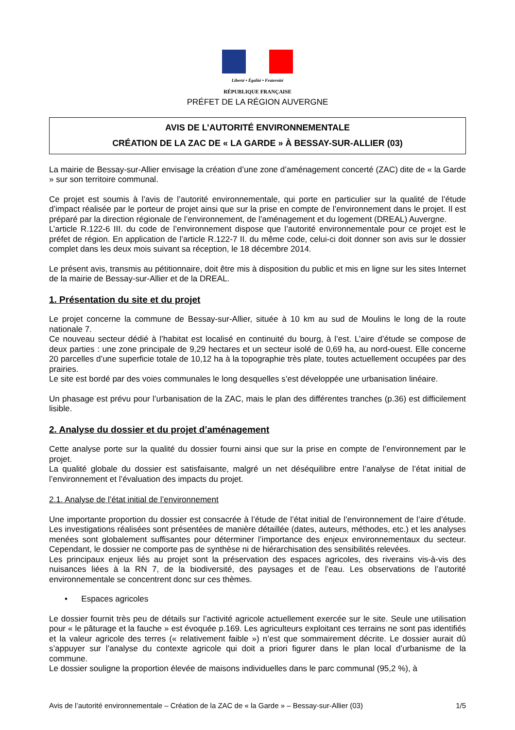Liberté • Égalité • Fraternité
RÉPUBLIQUE FRANÇAISE
PRÉFET DE LA RÉGION AUVERGNE
AVIS DE L’AUTORITÉ ENVIRONNEMENTALE
CRÉATION DE LA ZAC DE « LA GARDE » À BESSAY-SUR-ALLIER (03)
La mairie de Bessay-sur-Allier envisage la création d’une zone d’aménagement concerté (ZAC) dite de « la Garde » sur son territoire communal.
Ce projet est soumis à l’avis de l’autorité environnementale, qui porte en particulier sur la qualité de l’étude d’impact réalisée par le porteur de projet ainsi que sur la prise en compte de l’environnement dans le projet. Il est préparé par la direction régionale de l’environnement, de l’aménagement et du logement (DREAL) Auvergne.
L’article R.122-6 III. du code de l’environnement dispose que l’autorité environnementale pour ce projet est le préfet de région. En application de l’article R.122-7 II. du même code, celui-ci doit donner son avis sur le dossier complet dans les deux mois suivant sa réception, le 18 décembre 2014.
Le présent avis, transmis au pétitionnaire, doit être mis à disposition du public et mis en ligne sur les sites Internet de la mairie de Bessay-sur-Allier et de la DREAL.
1. Présentation du site et du projet
Le projet concerne la commune de Bessay-sur-Allier, située à 10 km au sud de Moulins le long de la route nationale 7.
Ce nouveau secteur dédié à l’habitat est localisé en continuité du bourg, à l’est. L’aire d’étude se compose de deux parties : une zone principale de 9,29 hectares et un secteur isolé de 0,69 ha, au nord-ouest. Elle concerne 20 parcelles d’une superficie totale de 10,12 ha à la topographie très plate, toutes actuellement occupées par des prairies.
Le site est bordé par des voies communales le long desquelles s’est développée une urbanisation linéaire.
Un phasage est prévu pour l’urbanisation de la ZAC, mais le plan des différentes tranches (p.36) est difficilement lisible.
2. Analyse du dossier et du projet d’aménagement
Cette analyse porte sur la qualité du dossier fourni ainsi que sur la prise en compte de l’environnement par le projet.
La qualité globale du dossier est satisfaisante, malgré un net déséquilibre entre l’analyse de l’état initial de l’environnement et l’évaluation des impacts du projet.
2.1. Analyse de l’état initial de l’environnement
Une importante proportion du dossier est consacrée à l’étude de l’état initial de l’environnement de l’aire d’étude. Les investigations réalisées sont présentées de manière détaillée (dates, auteurs, méthodes, etc.) et les analyses menées sont globalement suffisantes pour déterminer l’importance des enjeux environnementaux du secteur. Cependant, le dossier ne comporte pas de synthèse ni de hiérarchisation des sensibilités relevées.
Les principaux enjeux liés au projet sont la préservation des espaces agricoles, des riverains vis-à-vis des nuisances liées à la RN 7, de la biodiversité, des paysages et de l’eau. Les observations de l’autorité environnementale se concentrent donc sur ces thèmes.
• Espaces agricoles
Le dossier fournit très peu de détails sur l’activité agricole actuellement exercée sur le site. Seule une utilisation pour « le pâturage et la fauche » est évoquée p.169. Les agriculteurs exploitant ces terrains ne sont pas identifiés et la valeur agricole des terres (« relativement faible ») n’est que sommairement décrite. Le dossier aurait dû s’appuyer sur l’analyse du contexte agricole qui doit a priori figurer dans le plan local d’urbanisme de la commune.
Le dossier souligne la proportion élevée de maisons individuelles dans le parc communal (95,2 %), à
Avis de l’autorité environnementale – Création de la ZAC de « la Garde » – Bessay-sur-Allier (03) 1/5